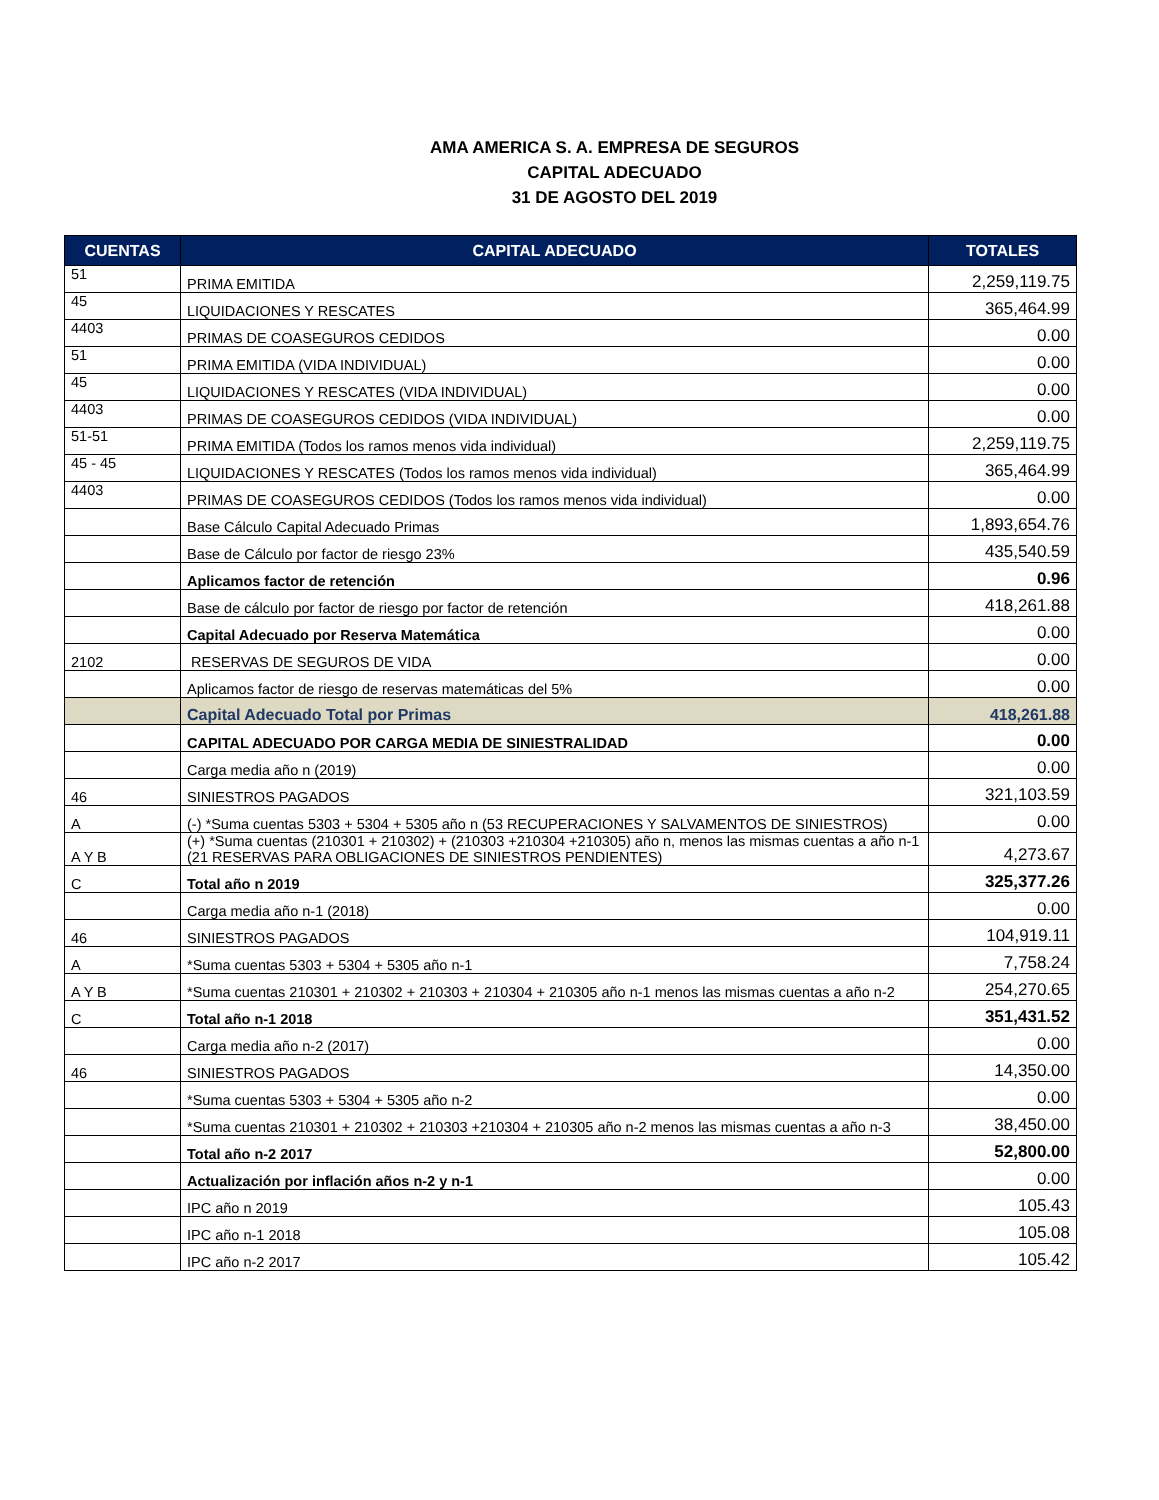AMA AMERICA S. A. EMPRESA DE SEGUROS
CAPITAL ADECUADO
31 DE AGOSTO DEL 2019
| CUENTAS | CAPITAL ADECUADO | TOTALES |
| --- | --- | --- |
| 51 | PRIMA EMITIDA | 2,259,119.75 |
| 45 | LIQUIDACIONES Y RESCATES | 365,464.99 |
| 4403 | PRIMAS DE COASEGUROS CEDIDOS | 0.00 |
| 51 | PRIMA EMITIDA (VIDA INDIVIDUAL) | 0.00 |
| 45 | LIQUIDACIONES Y RESCATES (VIDA INDIVIDUAL) | 0.00 |
| 4403 | PRIMAS DE COASEGUROS CEDIDOS (VIDA INDIVIDUAL) | 0.00 |
| 51-51 | PRIMA EMITIDA (Todos los ramos menos vida individual) | 2,259,119.75 |
| 45 - 45 | LIQUIDACIONES Y RESCATES (Todos los ramos menos vida individual) | 365,464.99 |
| 4403 | PRIMAS DE COASEGUROS CEDIDOS (Todos los ramos menos vida individual) | 0.00 |
| | Base Cálculo Capital Adecuado Primas | 1,893,654.76 |
| | Base de Cálculo por factor de riesgo 23% | 435,540.59 |
| | Aplicamos factor de retención | 0.96 |
| | Base de cálculo por factor de riesgo por factor de retención | 418,261.88 |
| | Capital Adecuado por Reserva Matemática | 0.00 |
| 2102 | RESERVAS DE SEGUROS DE VIDA | 0.00 |
| | Aplicamos factor de riesgo de reservas matemáticas del 5% | 0.00 |
| | Capital Adecuado Total por Primas | 418,261.88 |
| | CAPITAL ADECUADO POR CARGA MEDIA DE SINIESTRALIDAD | 0.00 |
| | Carga media año n (2019) | 0.00 |
| 46 | SINIESTROS PAGADOS | 321,103.59 |
| A | (-) *Suma cuentas 5303 + 5304 + 5305 año n (53 RECUPERACIONES Y SALVAMENTOS DE SINIESTROS) | 0.00 |
| A Y B | (+) *Suma cuentas (210301 + 210302) + (210303 +210304 +210305) año n, menos las mismas cuentas a año n-1 (21 RESERVAS PARA OBLIGACIONES DE SINIESTROS PENDIENTES) | 4,273.67 |
| C | Total año n 2019 | 325,377.26 |
| | Carga media año n-1 (2018) | 0.00 |
| 46 | SINIESTROS PAGADOS | 104,919.11 |
| A | *Suma cuentas 5303 + 5304 + 5305 año n-1 | 7,758.24 |
| A Y B | *Suma cuentas 210301 + 210302 + 210303 + 210304 + 210305 año n-1 menos las mismas cuentas a año n-2 | 254,270.65 |
| C | Total año n-1 2018 | 351,431.52 |
| | Carga media año n-2 (2017) | 0.00 |
| 46 | SINIESTROS PAGADOS | 14,350.00 |
| | *Suma cuentas 5303 + 5304 + 5305 año n-2 | 0.00 |
| | *Suma cuentas 210301 + 210302 + 210303 +210304 + 210305 año n-2 menos las mismas cuentas a año n-3 | 38,450.00 |
| | Total año n-2 2017 | 52,800.00 |
| | Actualización por inflación años n-2 y n-1 | 0.00 |
| | IPC año n 2019 | 105.43 |
| | IPC año n-1 2018 | 105.08 |
| | IPC año n-2 2017 | 105.42 |